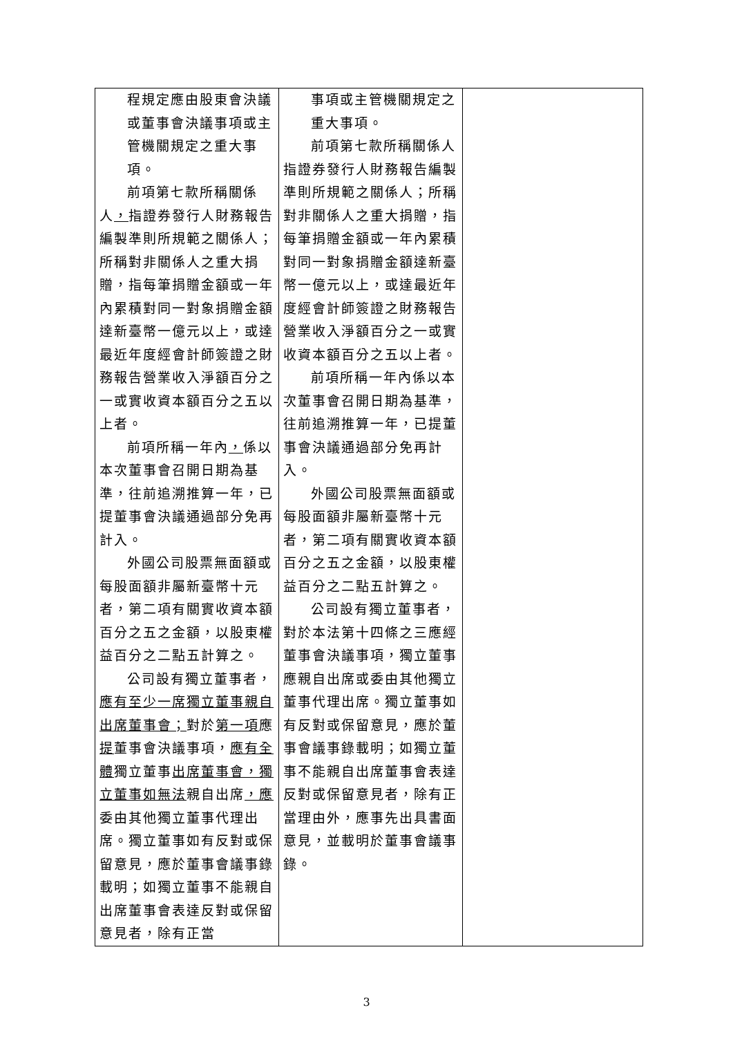| 程規定應由股東會決議或董事會決議事項或主管機關規定之重大事項。 前項第七款所稱關係人 ， 指證券發行人財務報告編製準則所規範之關係人；所稱對非關係人之重大捐贈，指每筆捐贈金額或一年內累積對同一對象捐贈金額達新臺幣一億元以上，或達最近年度經會計師簽證之財務報告營業收入淨額百分之一或實收資本額百分之五以上者。 前項所稱一年內 ， 係以本次董事會召開日期為基準，往前追溯推算一年，已提董事會決議通過部分免再計入。 外國公司股票無面額或每股面額非屬新臺幣十元者，第二項有關實收資本額百分之五之金額，以股東權益百分之二點五計算之。 公司設有獨立董事者， 應有至少一席獨立董事親自出席董事會； 對於 第一項 應 提 董事會決議事項， 應有全體 獨立董事 出席董事會，獨立董事如無法 親自出席 ，應 委由其他獨立董事代理出席。獨立董事如有反對或保留意見，應於董事會議事錄載明；如獨立董事不能親自出席董事會表達反對或保留意見者，除有正當 | 事項或主管機關規定之重大事項。 前項第七款所稱關係人指證券發行人財務報告編製準則所規範之關係人；所稱對非關係人之重大捐贈，指每筆捐贈金額或一年內累積對同一對象捐贈金額達新臺幣一億元以上，或達最近年度經會計師簽證之財務報告營業收入淨額百分之一或實收資本額百分之五以上者。 前項所稱一年內係以本次董事會召開日期為基準，往前追溯推算一年，已提董事會決議通過部分免再計入。 外國公司股票無面額或每股面額非屬新臺幣十元者，第二項有關實收資本額百分之五之金額，以股東權益百分之二點五計算之。 公司設有獨立董事者，對於本法第十四條之三應經董事會決議事項，獨立董事應親自出席或委由其他獨立董事代理出席。獨立董事如有反對或保留意見，應於董事會議事錄載明；如獨立董事不能親自出席董事會表達反對或保留意見者，除有正當理由外，應事先出具書面意見，並載明於董事會議事錄。 | |
3